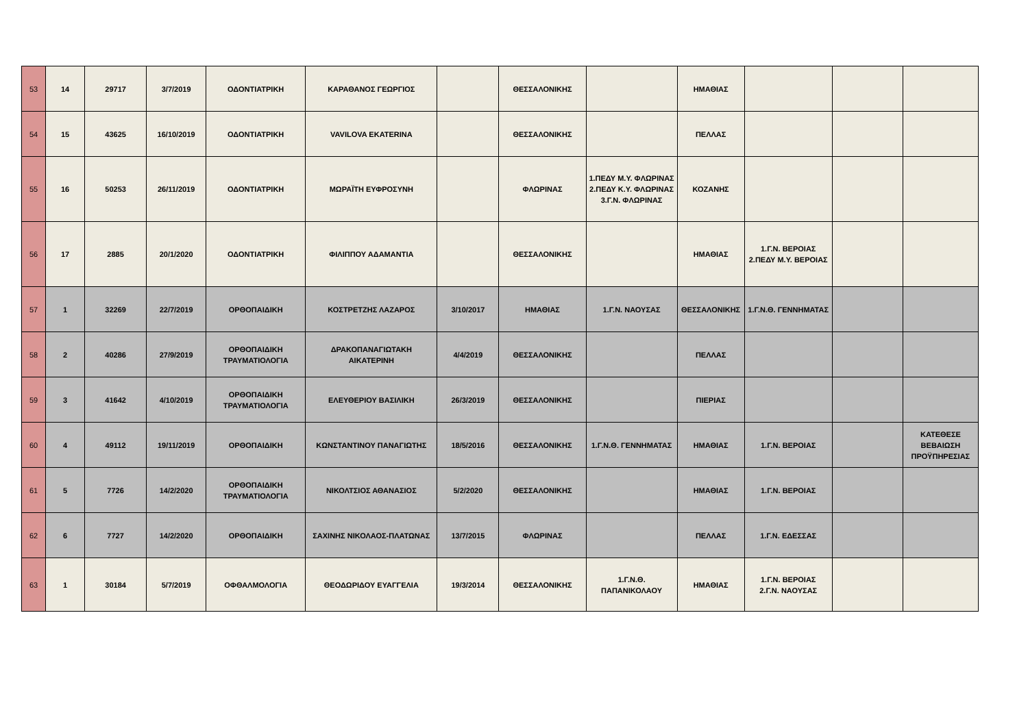| 53 | 14 | 29717 | 3/7/2019 | ΟΔΟΝΤΙΑΤΡΙΚΗ | ΚΑΡΑΘΑΝΟΣ ΓΕΩΡΓΙΟΣ | | ΘΕΣΣΑΛΟΝΙΚΗΣ | | ΗΜΑΘΙΑΣ | | | |
| 54 | 15 | 43625 | 16/10/2019 | ΟΔΟΝΤΙΑΤΡΙΚΗ | VAVILOVA EKATERINA | | ΘΕΣΣΑΛΟΝΙΚΗΣ | | ΠΕΛΛΑΣ | | | |
| 55 | 16 | 50253 | 26/11/2019 | ΟΔΟΝΤΙΑΤΡΙΚΗ | ΜΩΡΑΪΤΗ ΕΥΦΡΟΣΥΝΗ | | ΦΛΩΡΙΝΑΣ | 1.ΠΕΔΥ Μ.Υ. ΦΛΩΡΙΝΑΣ 2.ΠΕΔΥ Κ.Υ. ΦΛΩΡΙΝΑΣ 3.Γ.Ν. ΦΛΩΡΙΝΑΣ | ΚΟΖΑΝΗΣ | | | |
| 56 | 17 | 2885 | 20/1/2020 | ΟΔΟΝΤΙΑΤΡΙΚΗ | ΦΙΛΙΠΠΟΥ ΑΔΑΜΑΝΤΙΑ | | ΘΕΣΣΑΛΟΝΙΚΗΣ | | ΗΜΑΘΙΑΣ | 1.Γ.Ν. ΒΕΡΟΙΑΣ 2.ΠΕΔΥ Μ.Υ. ΒΕΡΟΙΑΣ | | |
| 57 | 1 | 32269 | 22/7/2019 | ΟΡΘΟΠΑΙΔΙΚΗ | ΚΟΣΤΡΕΤΖΗΣ ΛΑΖΑΡΟΣ | 3/10/2017 | ΗΜΑΘΙΑΣ | 1.Γ.Ν. ΝΑΟΥΣΑΣ | ΘΕΣΣΑΛΟΝΙΚΗΣ | 1.Γ.Ν.Θ. ΓΕΝΝΗΜΑΤΑΣ | | |
| 58 | 2 | 40286 | 27/9/2019 | ΟΡΘΟΠΑΙΔΙΚΗ ΤΡΑΥΜΑΤΙΟΛΟΓΙΑ | ΔΡΑΚΟΠΑΝΑΓΙΩΤΑΚΗ ΑΙΚΑΤΕΡΙΝΗ | 4/4/2019 | ΘΕΣΣΑΛΟΝΙΚΗΣ | | ΠΕΛΛΑΣ | | | |
| 59 | 3 | 41642 | 4/10/2019 | ΟΡΘΟΠΑΙΔΙΚΗ ΤΡΑΥΜΑΤΙΟΛΟΓΙΑ | ΕΛΕΥΘΕΡΙΟΥ ΒΑΣΙΛΙΚΗ | 26/3/2019 | ΘΕΣΣΑΛΟΝΙΚΗΣ | | ΠΙΕΡΙΑΣ | | | |
| 60 | 4 | 49112 | 19/11/2019 | ΟΡΘΟΠΑΙΔΙΚΗ | ΚΩΝΣΤΑΝΤΙΝΟΥ ΠΑΝΑΓΙΩΤΗΣ | 18/5/2016 | ΘΕΣΣΑΛΟΝΙΚΗΣ | 1.Γ.Ν.Θ. ΓΕΝΝΗΜΑΤΑΣ | ΗΜΑΘΙΑΣ | 1.Γ.Ν. ΒΕΡΟΙΑΣ | | ΚΑΤΕΘΕΣΕ ΒΕΒΑΙΩΣΗ ΠΡΟΫΠΗΡΕΣΙΑΣ |
| 61 | 5 | 7726 | 14/2/2020 | ΟΡΘΟΠΑΙΔΙΚΗ ΤΡΑΥΜΑΤΙΟΛΟΓΙΑ | ΝΙΚΟΛΤΣΙΟΣ ΑΘΑΝΑΣΙΟΣ | 5/2/2020 | ΘΕΣΣΑΛΟΝΙΚΗΣ | | ΗΜΑΘΙΑΣ | 1.Γ.Ν. ΒΕΡΟΙΑΣ | | |
| 62 | 6 | 7727 | 14/2/2020 | ΟΡΘΟΠΑΙΔΙΚΗ | ΣΑΧΙΝΗΣ ΝΙΚΟΛΑΟΣ-ΠΛΑΤΩΝΑΣ | 13/7/2015 | ΦΛΩΡΙΝΑΣ | | ΠΕΛΛΑΣ | 1.Γ.Ν. ΕΔΕΣΣΑΣ | | |
| 63 | 1 | 30184 | 5/7/2019 | ΟΦΘΑΛΜΟΛΟΓΙΑ | ΘΕΟΔΩΡΙΔΟΥ ΕΥΑΓΓΕΛΙΑ | 19/3/2014 | ΘΕΣΣΑΛΟΝΙΚΗΣ | 1.Γ.Ν.Θ. ΠΑΠΑΝΙΚΟΛΑΟΥ | ΗΜΑΘΙΑΣ | 1.Γ.Ν. ΒΕΡΟΙΑΣ 2.Γ.Ν. ΝΑΟΥΣΑΣ | | |